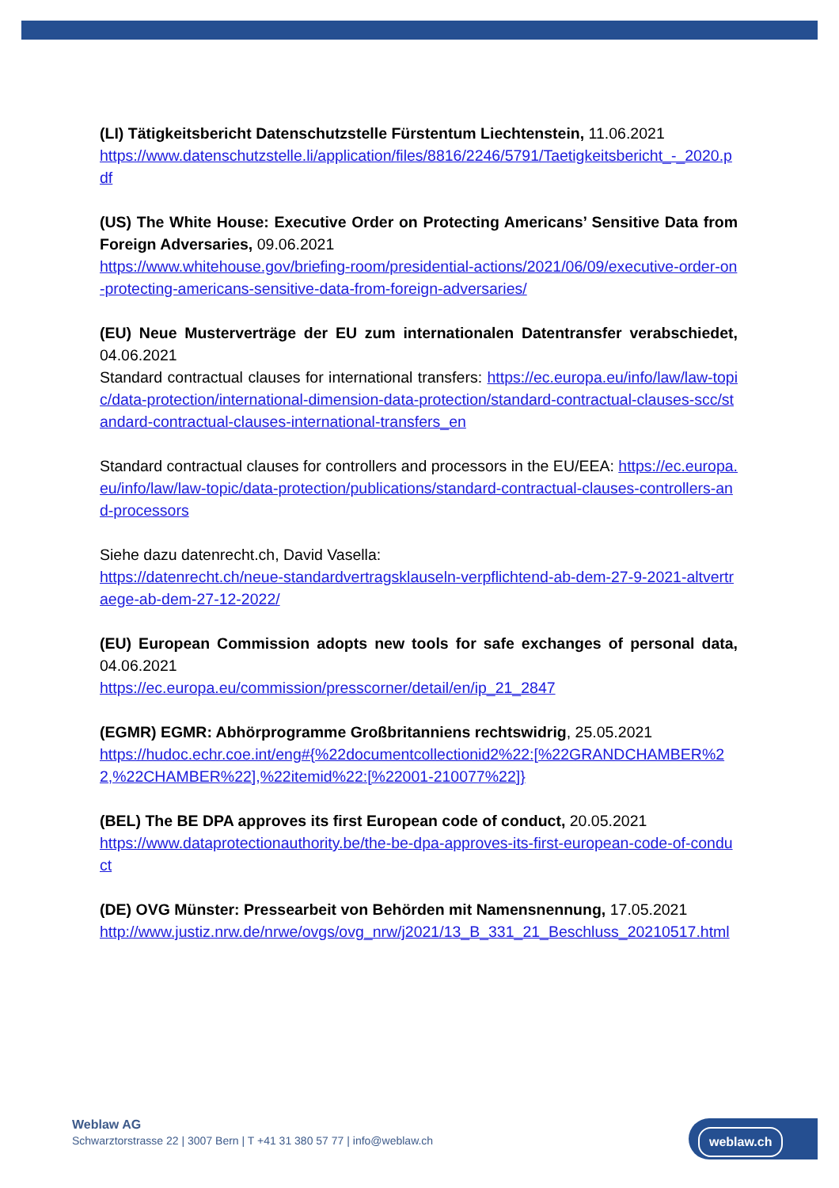(LI) Tätigkeitsbericht Datenschutzstelle Fürstentum Liechtenstein, 11.06.2021
https://www.datenschutzstelle.li/application/files/8816/2246/5791/Taetigkeitsbericht_-_2020.pdf
(US) The White House: Executive Order on Protecting Americans’ Sensitive Data from Foreign Adversaries, 09.06.2021
https://www.whitehouse.gov/briefing-room/presidential-actions/2021/06/09/executive-order-on-protecting-americans-sensitive-data-from-foreign-adversaries/
(EU) Neue Musterverträge der EU zum internationalen Datentransfer verab­schiedet, 04.06.2021
Standard contractual clauses for international transfers: https://ec.europa.eu/info/law/law-topic/data-protection/international-dimension-data-protection/standard-contractual-clauses-scc/standard-contractual-clauses-international-transfers_en
Standard contractual clauses for controllers and processors in the EU/EEA: https://ec.europa.eu/info/law/law-topic/data-protection/publications/standard-contractual-clauses-controllers-and-processors
Siehe dazu datenrecht.ch, David Vasella:
https://datenrecht.ch/neue-standardvertragsklauseln-verpflichtend-ab-dem-27-9-2021-altvertraege-ab-dem-27-12-2022/
(EU) European Commission adopts new tools for safe exchanges of personal data, 04.06.2021
https://ec.europa.eu/commission/presscorner/detail/en/ip_21_2847
(EGMR) EGMR: Abhörprogramme Großbritanniens rechtswidrig, 25.05.2021
https://hudoc.echr.coe.int/eng#{%22documentcollectionid2%22:[%22GRANDCHAMBER%22,%22CHAMBER%22],%22itemid%22:[%22001-210077%22]}
(BEL) The BE DPA approves its first European code of conduct, 20.05.2021
https://www.dataprotectionauthority.be/the-be-dpa-approves-its-first-european-code-of-conduct
(DE) OVG Münster: Pressearbeit von Behörden mit Namensnennung, 17.05.2021
http://www.justiz.nrw.de/nrwe/ovgs/ovg_nrw/j2021/13_B_331_21_Beschluss_20210517.html
Weblaw AG
Schwarztorstrasse 22 | 3007 Bern | T +41 31 380 57 77 | info@weblaw.ch
weblaw.ch